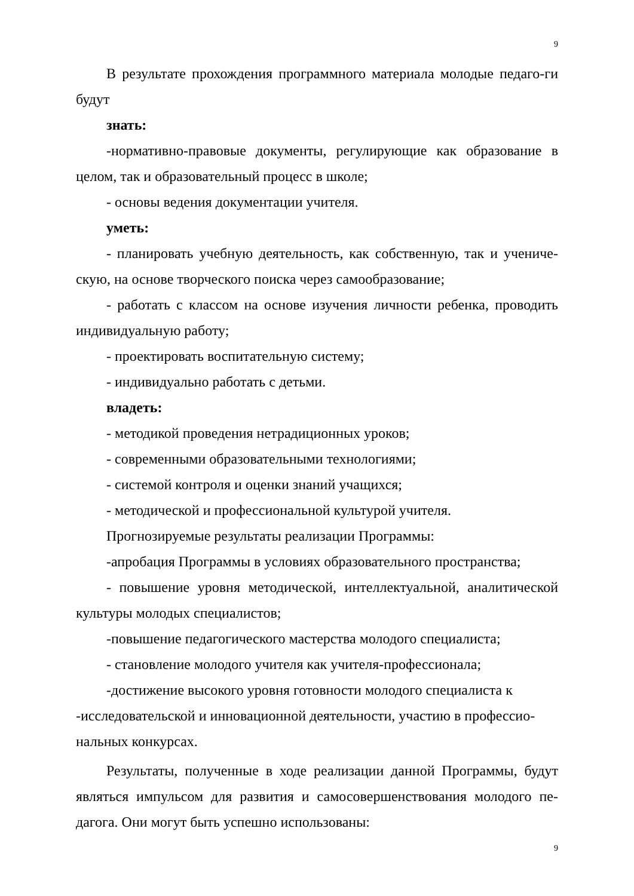9
В результате прохождения программного материала молодые педаго-ги будут
знать:
-нормативно-правовые документы, регулирующие как образование в целом, так и образовательный процесс в школе;
- основы ведения документации учителя.
уметь:
- планировать учебную деятельность, как собственную, так и учениче-скую, на основе творческого поиска через самообразование;
- работать с классом на основе изучения личности ребенка, проводить индивидуальную работу;
- проектировать воспитательную систему;
- индивидуально работать с детьми.
владеть:
- методикой проведения нетрадиционных уроков;
- современными образовательными технологиями;
- системой контроля и оценки знаний учащихся;
- методической и профессиональной культурой учителя.
Прогнозируемые результаты реализации Программы:
-апробация Программы в условиях образовательного пространства;
- повышение уровня методической, интеллектуальной, аналитической культуры молодых специалистов;
-повышение педагогического мастерства молодого специалиста;
- становление молодого учителя как учителя-профессионала;
-достижение высокого уровня готовности молодого специалиста к -исследовательской и инновационной деятельности, участию в профессио-нальных конкурсах.
Результаты, полученные в ходе реализации данной Программы, будут являться импульсом для развития и самосовершенствования молодого пе-дагога. Они могут быть успешно использованы:
9